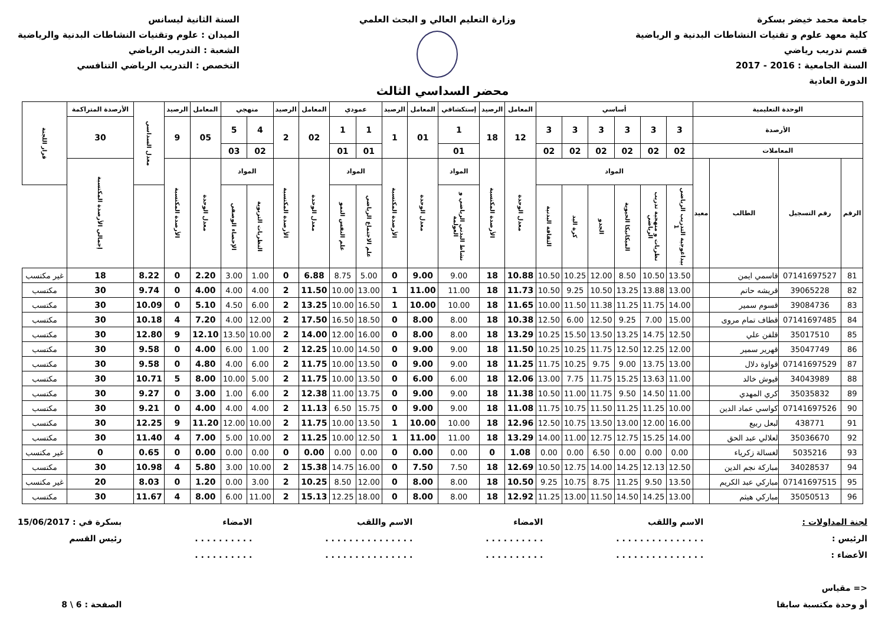جامعة محمد خيضر بسكرة
كلية معهد علوم و تقنيات النشاطات البدنية و الرياضية
قسم تدريب رياضي
السنة الجامعية : 2016 - 2017
الدورة العادية
وزارة التعليم العالي و البحث العلمي
السنة الثانية ليسانس
الميدان : علوم وتقنيات النشاطات البدنية والرياضية
الشعبة : التدريب الرياضي
التخصص : التدريب الرياضي التنافسي
محضر السداسي الثالث
| الوحدة التعليمية | | | | أساسي | | | | | | المعامل | الرصيد | إستكشافي | المعامل | الرصيد | عمودي | | المعامل | الرصيد | منهجي | | المعامل | الرصيد | معدل السداسي | الأرصدة المتراكمة | قرار اللجنة |
| --- | --- | --- | --- | --- | --- | --- | --- | --- | --- | --- | --- | --- | --- | --- | --- | --- | --- | --- | --- | --- | --- | --- | --- | --- | --- |
| الأرصدة | | | | 3 | 3 | 3 | 3 | 3 | 3 | 12 | 18 | 1 | 01 | 1 | 1 | 1 | 02 | 2 | 4 | 5 | 05 | 9 | | 30 | |
| المعاملات | | | | 02 | 02 | 02 | 02 | 02 | 02 | | | 01 | | | 01 | 01 | | | 02 | 03 | | | | | |
| الرقم | رقم التسجيل | الطالب | معيد | المواد | | | | | | معدل الوحدة | الأرصدة المكتسبة | المواد | معدل الوحدة | الأرصدة المكتسبة | المواد | | معدل الوحدة | الأرصدة المكتسبة | المواد | | معدل الوحدة | الأرصدة المكتسبة | | إجمالي الأرصدة المكتسبة | |
| | | | | بيداغوجية التدريب الرياضي 1 | نظريات و منهجية تدريب الرياضي | الميكانيكا الحيوية | الجدو | كرة اليد | الثقافة البدنية | | | نشاط البدني الرياضي و العولمة | | | علم الاجتماع الرياضي | علم النفس النمو | | | النظريات التربوية | الإحصاء الوصفي | | | | | |
| 81 | 07141697527 | قاسمي ايمن | | 13.50 | 10.50 | 8.50 | 12.00 | 10.25 | 10.50 | 10.88 | 18 | 9.00 | 9.00 | 0 | 5.00 | 8.75 | 6.88 | 0 | 1.00 | 3.00 | 2.20 | 0 | 8.22 | 18 | غير مكتسب |
| 82 | 39065228 | قريشه حاتم | | 13.00 | 13.88 | 13.25 | 10.50 | 9.25 | 10.50 | 11.73 | 18 | 11.00 | 11.00 | 1 | 13.00 | 10.00 | 11.50 | 2 | 4.00 | 4.00 | 4.00 | 0 | 9.74 | 30 | مكتسب |
| 83 | 39084736 | قسوم سمير | | 14.00 | 11.75 | 11.25 | 11.38 | 11.50 | 10.00 | 11.65 | 18 | 10.00 | 10.00 | 1 | 16.50 | 10.00 | 13.25 | 2 | 6.00 | 4.50 | 5.10 | 0 | 10.09 | 30 | مكتسب |
| 84 | 07141697485 | قطاف تمام مروى | | 15.00 | 7.00 | 9.25 | 12.50 | 6.00 | 12.50 | 10.38 | 18 | 8.00 | 8.00 | 0 | 18.50 | 16.50 | 17.50 | 2 | 12.00 | 4.00 | 7.20 | 4 | 10.18 | 30 | مكتسب |
| 85 | 35017510 | قلفن علي | | 12.50 | 14.75 | 13.25 | 13.50 | 15.50 | 10.25 | 13.29 | 18 | 8.00 | 8.00 | 0 | 16.00 | 12.00 | 14.00 | 2 | 10.00 | 13.50 | 12.10 | 9 | 12.80 | 30 | مكتسب |
| 86 | 35047749 | قهرير سمير | | 12.00 | 12.25 | 12.50 | 11.75 | 10.25 | 10.25 | 11.50 | 18 | 9.00 | 9.00 | 0 | 14.50 | 10.00 | 12.25 | 2 | 1.00 | 6.00 | 4.00 | 0 | 9.58 | 30 | مكتسب |
| 87 | 07141697529 | قواوة دلال | | 13.00 | 13.75 | 9.00 | 9.75 | 10.25 | 11.75 | 11.25 | 18 | 9.00 | 9.00 | 0 | 13.50 | 10.00 | 11.75 | 2 | 6.00 | 4.00 | 4.80 | 0 | 9.58 | 30 | مكتسب |
| 88 | 34043989 | قيوش خالد | | 11.00 | 13.63 | 15.25 | 11.75 | 7.75 | 13.00 | 12.06 | 18 | 6.00 | 6.00 | 0 | 13.50 | 10.00 | 11.75 | 2 | 5.00 | 10.00 | 8.00 | 5 | 10.71 | 30 | مكتسب |
| 89 | 35035832 | كري المهدي | | 11.00 | 14.50 | 9.50 | 11.75 | 11.00 | 10.50 | 11.38 | 18 | 9.00 | 9.00 | 0 | 13.75 | 11.00 | 12.38 | 2 | 6.00 | 1.00 | 3.00 | 0 | 9.27 | 30 | مكتسب |
| 90 | 07141697526 | كواسي عماد الدين | | 10.00 | 11.25 | 11.25 | 11.50 | 10.75 | 11.75 | 11.08 | 18 | 9.00 | 9.00 | 0 | 15.75 | 6.50 | 11.13 | 2 | 4.00 | 4.00 | 4.00 | 0 | 9.21 | 30 | مكتسب |
| 91 | 438771 | لبعل ربيع | | 16.00 | 12.00 | 13.00 | 13.50 | 10.75 | 12.50 | 12.96 | 18 | 10.00 | 10.00 | 1 | 13.50 | 10.00 | 11.75 | 2 | 10.00 | 12.00 | 11.20 | 9 | 12.25 | 30 | مكتسب |
| 92 | 35036670 | لعلالي عبد الحق | | 14.00 | 15.25 | 12.75 | 12.75 | 11.00 | 14.00 | 13.29 | 18 | 11.00 | 11.00 | 1 | 12.50 | 10.00 | 11.25 | 2 | 10.00 | 5.00 | 7.00 | 4 | 11.40 | 30 | مكتسب |
| 93 | 5035216 | لغسالة زكرياء | | 0.00 | 0.00 | 0.00 | 6.50 | 0.00 | 0.00 | 1.08 | 0 | 0.00 | 0.00 | 0 | 0.00 | 0.00 | 0.00 | 0 | 0.00 | 0.00 | 0.00 | 0 | 0.65 | 0 | غير مكتسب |
| 94 | 34028537 | مباركة نجم الدين | | 12.50 | 12.13 | 14.25 | 14.00 | 12.75 | 10.50 | 12.69 | 18 | 7.50 | 7.50 | 0 | 16.00 | 14.75 | 15.38 | 2 | 10.00 | 3.00 | 5.80 | 4 | 10.98 | 30 | مكتسب |
| 95 | 07141697515 | مباركي عبد الكريم | | 13.50 | 9.50 | 11.25 | 8.75 | 10.75 | 9.25 | 10.50 | 18 | 8.00 | 8.00 | 0 | 12.00 | 8.50 | 10.25 | 2 | 3.00 | 0.00 | 1.20 | 0 | 8.03 | 20 | غير مكتسب |
| 96 | 35050513 | مباركي هيثم | | 13.00 | 14.25 | 14.50 | 11.50 | 13.00 | 11.25 | 12.92 | 18 | 8.00 | 8.00 | 0 | 18.00 | 12.25 | 15.13 | 2 | 11.00 | 6.00 | 8.00 | 4 | 11.67 | 30 | مكتسب |
لجنة المداولات :
الرئيس :
الأعضاء :
<= مقياس
أو وحدة مكتسبة سابقا
الاسم واللقب
. . . . . . . . . . . . . . .
. . . . . . . . . . . . . . .
الامضاء
. . . . . . . . . .
. . . . . . . . . .
الاسم واللقب
. . . . . . . . . . . . . . .
. . . . . . . . . . . . . . .
الامضاء
. . . . . . . . . .
. . . . . . . . . .
بسكرة في : 15/06/2017
رئيس القسم
الصفحة : 6 \ 8